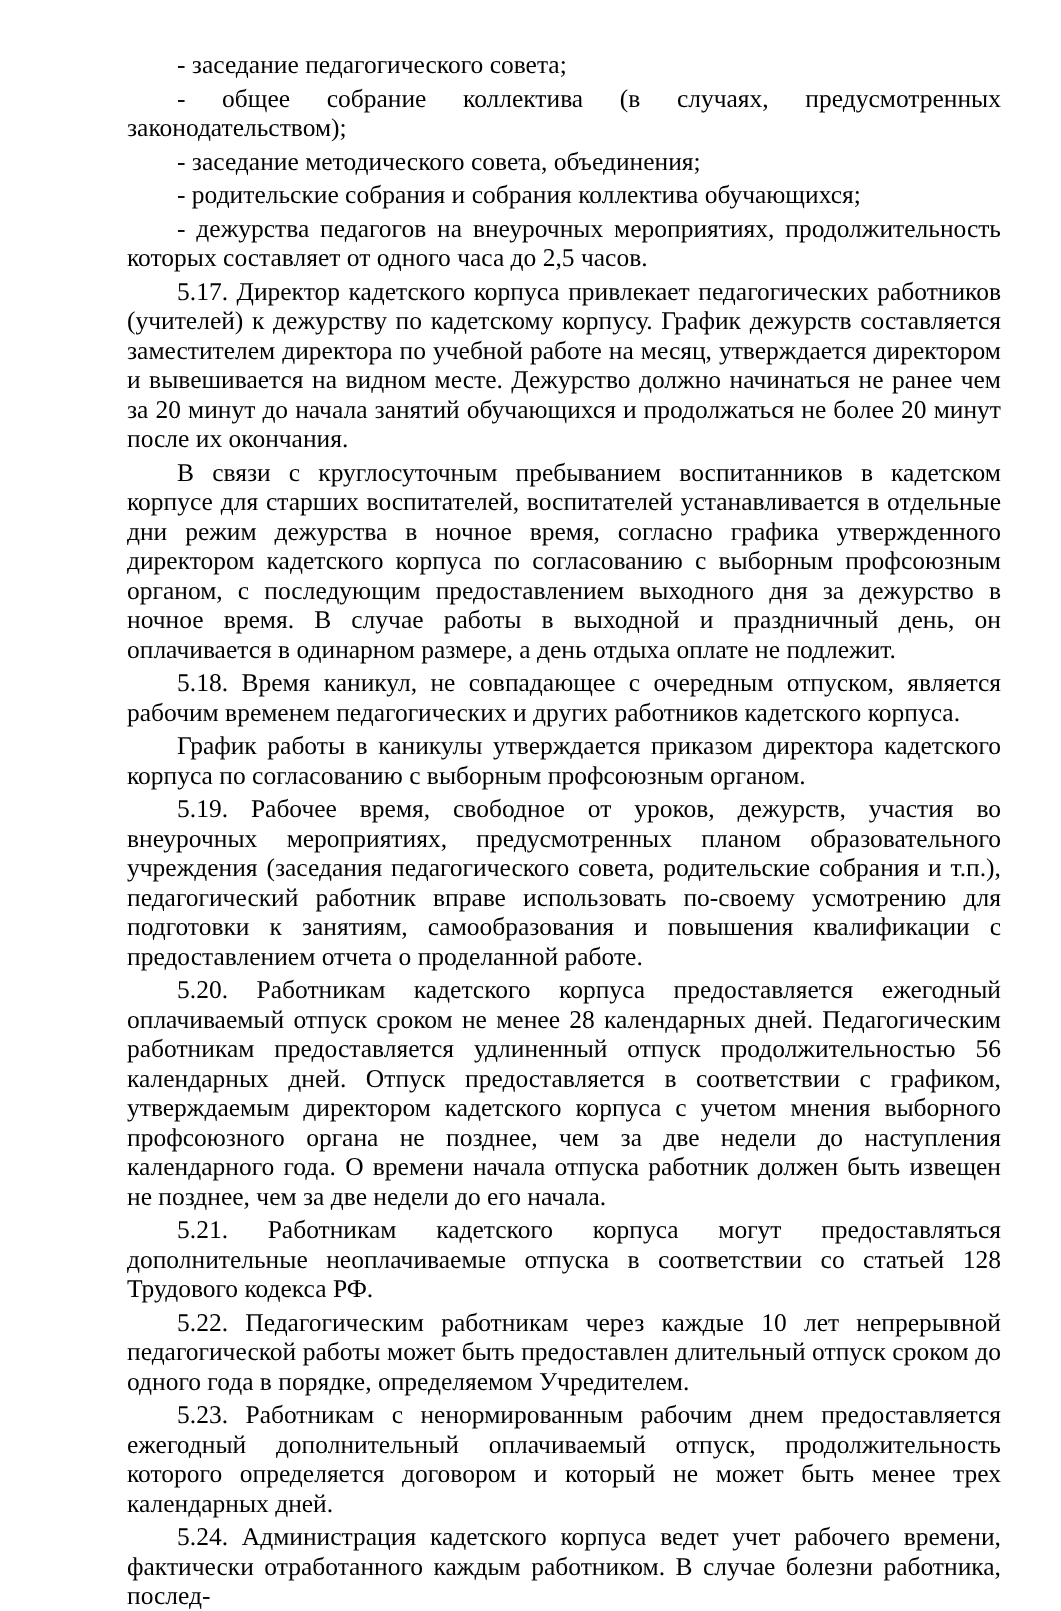- заседание педагогического совета;
- общее собрание коллектива (в случаях, предусмотренных законодательством);
- заседание методического совета, объединения;
- родительские собрания и собрания коллектива обучающихся;
- дежурства педагогов на внеурочных мероприятиях, продолжительность которых составляет от одного часа до 2,5 часов.
5.17. Директор кадетского корпуса привлекает педагогических работников (учителей) к дежурству по кадетскому корпусу. График дежурств составляется заместителем директора по учебной работе на месяц, утверждается директором и вывешивается на видном месте. Дежурство должно начинаться не ранее чем за 20 минут до начала занятий обучающихся и продолжаться не более 20 минут после их окончания.
В связи с круглосуточным пребыванием воспитанников в кадетском корпусе для старших воспитателей, воспитателей устанавливается в отдельные дни режим дежурства в ночное время, согласно графика утвержденного директором кадетского корпуса по согласованию с выборным профсоюзным органом, с последующим предоставлением выходного дня за дежурство в ночное время. В случае работы в выходной и праздничный день, он оплачивается в одинарном размере, а день отдыха оплате не подлежит.
5.18. Время каникул, не совпадающее с очередным отпуском, является рабочим временем педагогических и других работников кадетского корпуса.
График работы в каникулы утверждается приказом директора кадетского корпуса по согласованию с выборным профсоюзным органом.
5.19. Рабочее время, свободное от уроков, дежурств, участия во внеурочных мероприятиях, предусмотренных планом образовательного учреждения (заседания педагогического совета, родительские собрания и т.п.), педагогический работник вправе использовать по-своему усмотрению для подготовки к занятиям, самообразования и повышения квалификации с предоставлением отчета о проделанной работе.
5.20. Работникам кадетского корпуса предоставляется ежегодный оплачиваемый отпуск сроком не менее 28 календарных дней. Педагогическим работникам предоставляется удлиненный отпуск продолжительностью 56 календарных дней. Отпуск предоставляется в соответствии с графиком, утверждаемым директором кадетского корпуса с учетом мнения выборного профсоюзного органа не позднее, чем за две недели до наступления календарного года. О времени начала отпуска работник должен быть извещен не позднее, чем за две недели до его начала.
5.21. Работникам кадетского корпуса могут предоставляться дополнительные неоплачиваемые отпуска в соответствии со статьей 128 Трудового кодекса РФ.
5.22. Педагогическим работникам через каждые 10 лет непрерывной педагогической работы может быть предоставлен длительный отпуск сроком до одного года в порядке, определяемом Учредителем.
5.23. Работникам с ненормированным рабочим днем предоставляется ежегодный дополнительный оплачиваемый отпуск, продолжительность которого определяется договором и который не может быть менее трех календарных дней.
5.24. Администрация кадетского корпуса ведет учет рабочего времени, фактически отработанного каждым работником. В случае болезни работника, послед-